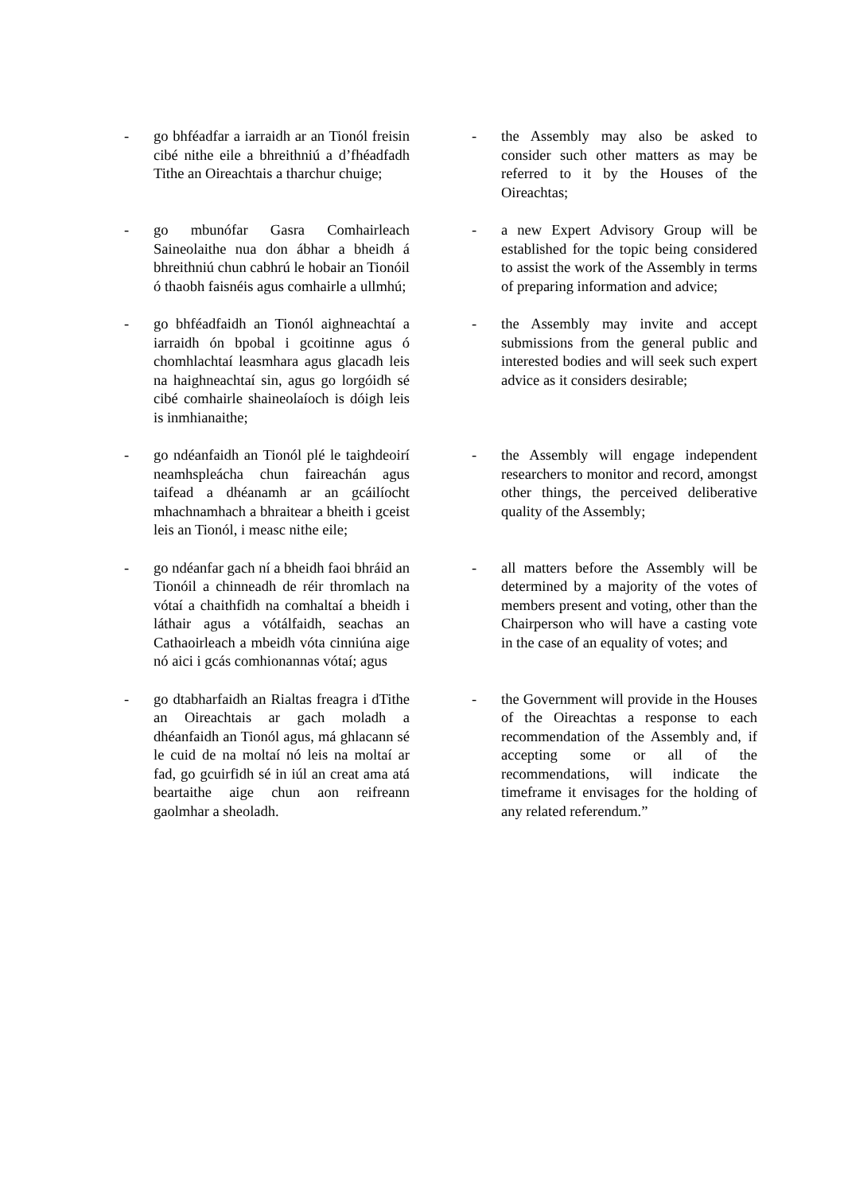- go bhféadfar a iarraidh ar an Tionól freisin cibé nithe eile a bhreithniú a d’fhéadfadh Tithe an Oireachtais a tharchur chuige;
- the Assembly may also be asked to consider such other matters as may be referred to it by the Houses of the Oireachtas;
- go mbunófar Gasra Comhairleach Saineolaithe nua don ábhar a bheidh á bhreithniú chun cabhrú le hobair an Tionóil ó thaobh faisnéis agus comhairle a ullmhú;
- a new Expert Advisory Group will be established for the topic being considered to assist the work of the Assembly in terms of preparing information and advice;
- go bhféadfaidh an Tionól aighneachtaí a iarraidh ón bpobal i gcoitinne agus ó chomhlachtaí leasmhara agus glacadh leis na haighneachtaí sin, agus go lorgóidh sé cibé comhairle shaineolaíoch is dóigh leis is inmhianaithe;
- the Assembly may invite and accept submissions from the general public and interested bodies and will seek such expert advice as it considers desirable;
- go ndéanfaidh an Tionól plé le taighdeoirí neamhspleácha chun faireachán agus taifead a dhéanamh ar an gcáilíocht mhachnamhach a bhraitear a bheith i gceist leis an Tionól, i measc nithe eile;
- the Assembly will engage independent researchers to monitor and record, amongst other things, the perceived deliberative quality of the Assembly;
- go ndéanfar gach ní a bheidh faoi bhráid an Tionóil a chinneadh de réir thromlach na vótaí a chaithfidh na comhaltaí a bheidh i láthair agus a vótálfaidh, seachas an Cathaoirleach a mbeidh vóta cinniúna aige nó aici i gcás comhionannas vótaí; agus
- all matters before the Assembly will be determined by a majority of the votes of members present and voting, other than the Chairperson who will have a casting vote in the case of an equality of votes; and
- go dtabharfaidh an Rialtas freagra i dTithe an Oireachtais ar gach moladh a dhéanfaidh an Tionól agus, má ghlacann sé le cuid de na moltaí nó leis na moltaí ar fad, go gcuirfidh sé in iúl an creat ama atá beartaithe aige chun aon reifreann gaolmhar a sheoladh.
- the Government will provide in the Houses of the Oireachtas a response to each recommendation of the Assembly and, if accepting some or all of the recommendations, will indicate the timeframe it envisages for the holding of any related referendum.”